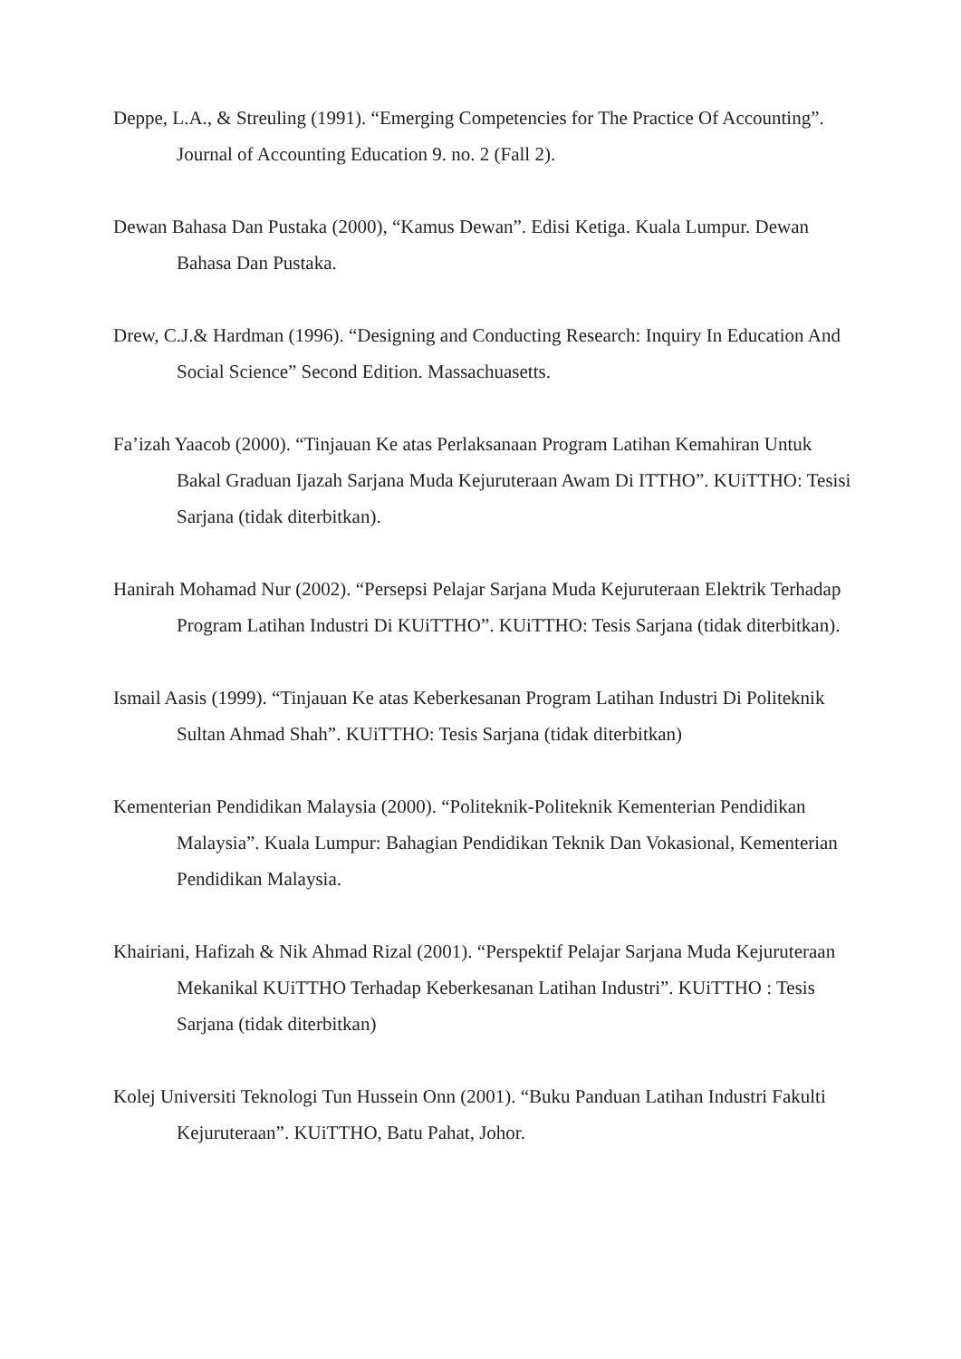Deppe, L.A., & Streuling (1991). “Emerging Competencies for The Practice Of Accounting”. Journal of Accounting Education 9. no. 2 (Fall 2).
Dewan Bahasa Dan Pustaka (2000), “Kamus Dewan”. Edisi Ketiga. Kuala Lumpur. Dewan Bahasa Dan Pustaka.
Drew, C.J.& Hardman (1996). “Designing and Conducting Research: Inquiry In Education And Social Science” Second Edition. Massachuasetts.
Fa’izah Yaacob (2000). “Tinjauan Ke atas Perlaksanaan Program Latihan Kemahiran Untuk Bakal Graduan Ijazah Sarjana Muda Kejuruteraan Awam Di ITTHO”. KUiTTHO: Tesisi Sarjana (tidak diterbitkan).
Hanirah Mohamad Nur (2002). “Persepsi Pelajar Sarjana Muda Kejuruteraan Elektrik Terhadap Program Latihan Industri Di KUiTTHO”. KUiTTHO: Tesis Sarjana (tidak diterbitkan).
Ismail Aasis (1999). “Tinjauan Ke atas Keberkesanan Program Latihan Industri Di Politeknik Sultan Ahmad Shah”. KUiTTHO: Tesis Sarjana (tidak diterbitkan)
Kementerian Pendidikan Malaysia (2000). “Politeknik-Politeknik Kementerian Pendidikan Malaysia”. Kuala Lumpur: Bahagian Pendidikan Teknik Dan Vokasional, Kementerian Pendidikan Malaysia.
Khairiani, Hafizah & Nik Ahmad Rizal (2001). “Perspektif Pelajar Sarjana Muda Kejuruteraan Mekanikal KUiTTHO Terhadap Keberkesanan Latihan Industri”. KUiTTHO : Tesis Sarjana (tidak diterbitkan)
Kolej Universiti Teknologi Tun Hussein Onn (2001). “Buku Panduan Latihan Industri Fakulti Kejuruteraan”. KUiTTHO, Batu Pahat, Johor.